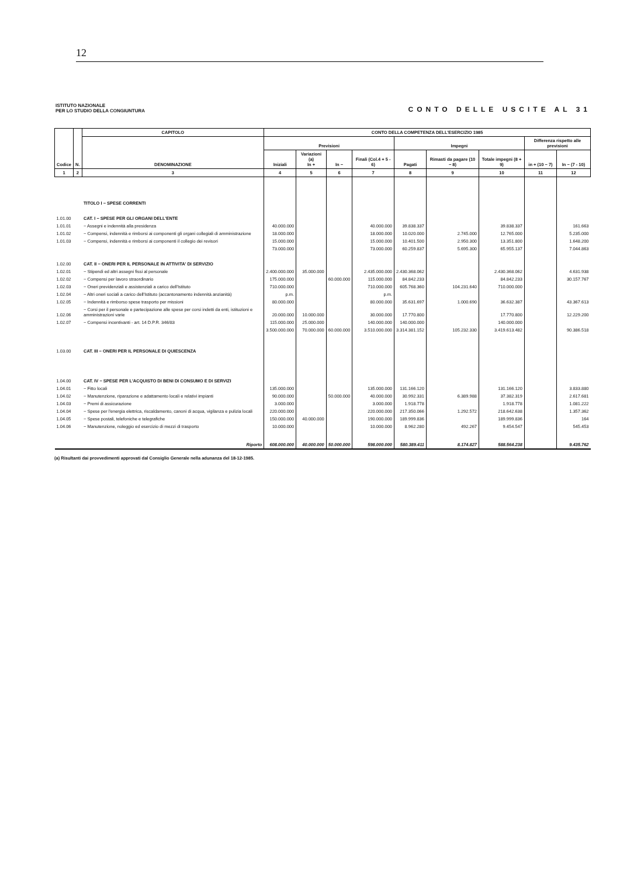12
ISTITUTO NAZIONALE
PER LO STUDIO DELLA CONGIUNTURA
CONTO DELLE USCITE AL 31
| Codice | N. | CAPITOLO | CONTO DELLA COMPETENZA DELL'ESERCIZIO 1985 | | | | | | | | |
| --- | --- | --- | --- | --- | --- | --- | --- | --- | --- | --- | --- |
| | | DENOMINAZIONE | Previsioni | | | | Impegni | | | Differenza rispetto alle previsioni | |
| | | | Iniziali | Variazioni (a) In + | In − | Finali (Col.4 + 5 - 6) | Pagati | Rimasti da pagare (10 − 8) | Totale impegni (8 + 9) | in + (10 − 7) | In − (7 - 10) |
| 1 | 2 | 3 | 4 | 5 | 6 | 7 | 8 | 9 | 10 | 11 | 12 |
| | | TITOLO I − SPESE CORRENTI | | | | | | | | | |
| 1.01.00 | | CAT. I − SPESE PER GLI ORGANI DELL'ENTE | | | | | | | | | |
| 1.01.01 | | − Assegni e indennità alla presidenza | 40.000.000 | | | 40.000.000 | 39.838.337 | | 39.838.337 | | 161.663 |
| 1.01.02 | | − Compensi, indennità e rimborsi ai componenti gli organi collegiali di amministrazione | 18.000.000 | | | 18.000.000 | 10.020.000 | 2.745.000 | 12.765.000 | | 5.235.000 |
| 1.01.03 | | − Compensi, indennità e rimborsi ai componenti il collegio dei revisori | 15.000.000 | | | 15.000.000 | 10.401.500 | 2.950.300 | 13.351.800 | | 1.648.200 |
| | | | 73.000.000 | | | 73.000.000 | 60.259.837 | 5.695.300 | 65.955.137 | | 7.044.863 |
| 1.02.00 | | CAT. II − ONERI PER IL PERSONALE IN ATTIVITA' DI SERVIZIO | | | | | | | | | |
| 1.02.01 | | − Stipendi ed altri assegni fissi al personale | 2.400.000.000 | 35.000.000 | | 2.435.000.000 | 2.430.368.062 | | 2.430.368.062 | | 4.631.938 |
| 1.02.02 | | − Compensi per lavoro straordinario | 175.000.000 | | 60.000.000 | 115.000.000 | 84.842.233 | | 84.842.233 | | 30.157.767 |
| 1.02.03 | | − Oneri previdenziali e assistenziali a carico dell'Istituto | 710.000.000 | | | 710.000.000 | 605.768.360 | 104.231.640 | 710.000.000 | | |
| 1.02.04 | | − Altri oneri sociali a carico dell'Istituto (accantonamento indennità anzianità) | p.m. | | | p.m. | | | | | |
| 1.02.05 | | − Indennità e rimborso spese trasporto per missioni | 80.000.000 | | | 80.000.000 | 35.631.697 | 1.000.690 | 36.632.387 | | 43.367.613 |
| 1.02.06 | | − Corsi per il personale e partecipazione alle spese per corsi indetti da enti, istituzioni e amministrazioni varie | 20.000.000 | 10.000.000 | | 30.000.000 | 17.770.800 | | 17.770.800 | | 12.229.200 |
| 1.02.07 | | − Compensi incentivanti - art. 14 D.P.R. 346/83 | 115.000.000 | 25.000.000 | | 140.000.000 | 140.000.000 | | 140.000.000 | | |
| | | | 3.500.000.000 | 70.000.000 | 60.000.000 | 3.510.000.000 | 3.314.381.152 | 105.232.330 | 3.419.613.482 | | 90.386.518 |
| 1.03.00 | | CAT. III − ONERI PER IL PERSONALE DI QUIESCENZA | | | | | | | | | |
| 1.04.00 | | CAT. IV − SPESE PER L'ACQUISTO DI BENI DI CONSUMO E DI SERVIZI | | | | | | | | | |
| 1.04.01 | | − Fitto locali | 135.000.000 | | | 135.000.000 | 131.166.120 | | 131.166.120 | | 3.833.880 |
| 1.04.02 | | − Manutenzione, riparazione e adattamento locali e relativi impianti | 90.000.000 | | 50.000.000 | 40.000.000 | 30.992.331 | 6.389.988 | 37.382.319 | | 2.617.681 |
| 1.04.03 | | − Premi di assicurazione | 3.000.000 | | | 3.000.000 | 1.918.778 | | 1.918.778 | | 1.081.222 |
| 1.04.04 | | − Spese per l'energia elettrica, riscaldamento, canoni di acqua, vigilanza e pulizia locali | 220.000.000 | | | 220.000.000 | 217.350.066 | 1.292.572 | 218.642.638 | | 1.357.362 |
| 1.04.05 | | − Spese postali, telefoniche e telegrafiche | 150.000.000 | 40.000.000 | | 190.000.000 | 189.999.836 | | 189.999.836 | | 164 |
| 1.04.06 | | − Manutenzione, noleggio ed esercizio di mezzi di trasporto | 10.000.000 | | | 10.000.000 | 8.962.280 | 492.267 | 9.454.547 | | 545.453 |
| | | Riporto | 608.000.000 | 40.000.000 | 50.000.000 | 598.000.000 | 580.389.411 | 8.174.827 | 588.564.238 | | 9.435.762 |
(a) Risultanti dai provvedimenti approvati dal Consiglio Generale nella adunanza del 18-12-1985.